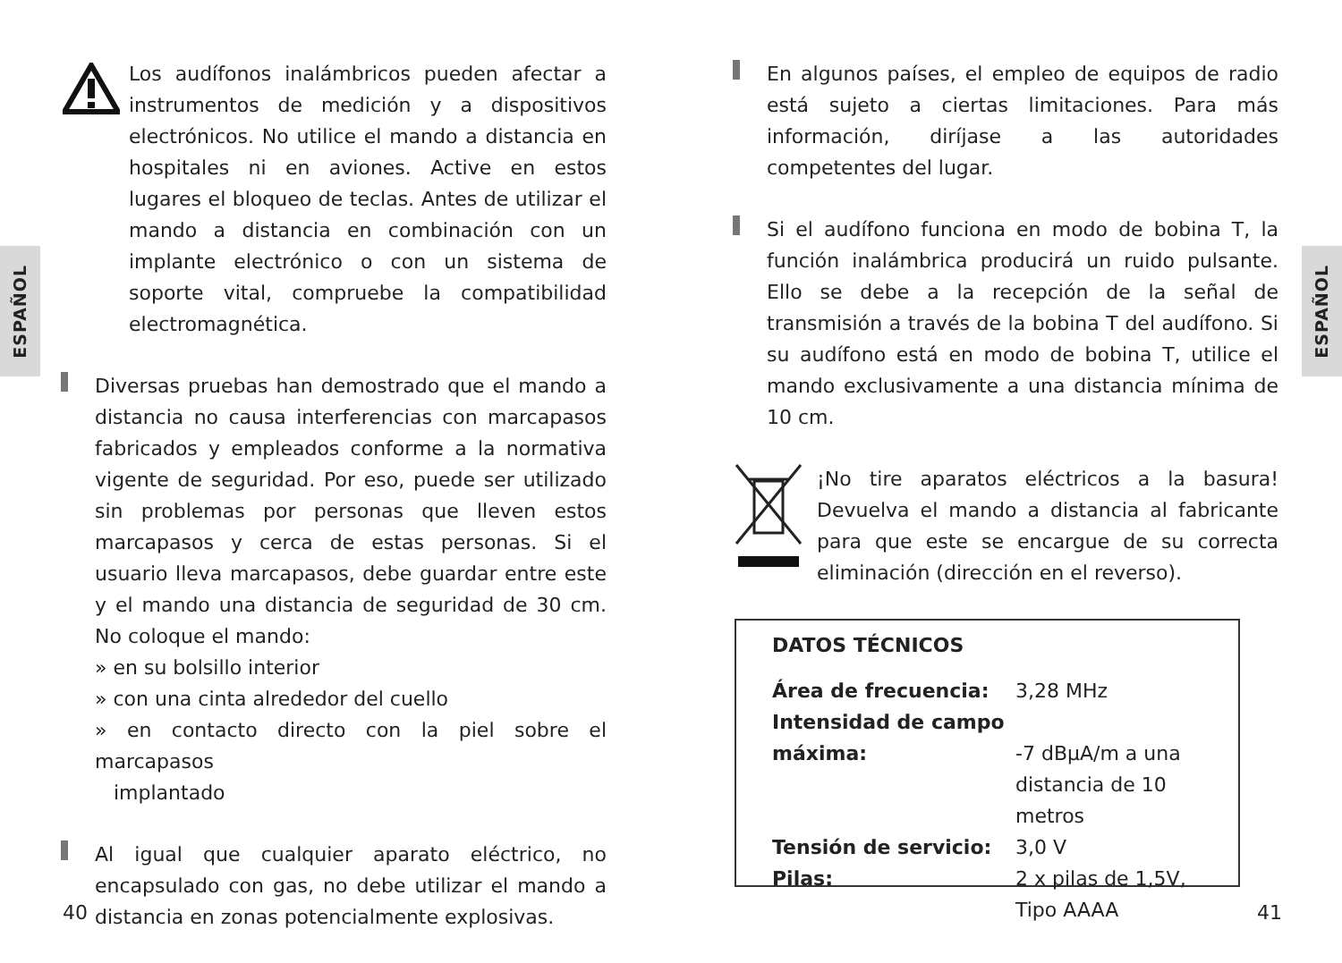ESPAÑOL
ESPAÑOL
Los audífonos inalámbricos pueden afectar a instrumentos de medición y a dispositivos electrónicos. No utilice el mando a distancia en hospitales ni en aviones. Active en estos lugares el bloqueo de teclas. Antes de utilizar el mando a distancia en combinación con un implante electrónico o con un sistema de soporte vital, compruebe la compatibilidad electromagnética.
Diversas pruebas han demostrado que el mando a distancia no causa interferencias con marcapasos fabricados y empleados conforme a la normativa vigente de seguridad. Por eso, puede ser utilizado sin problemas por personas que lleven estos marcapasos y cerca de estas personas. Si el usuario lleva marcapasos, debe guardar entre este y el mando una distancia de seguridad de 30 cm. No coloque el mando:
» en su bolsillo interior
» con una cinta alrededor del cuello
» en contacto directo con la piel sobre el marcapasos
implantado
Al igual que cualquier aparato eléctrico, no encapsulado con gas, no debe utilizar el mando a distancia en zonas potencialmente explosivas.
En algunos países, el empleo de equipos de radio está sujeto a ciertas limitaciones. Para más información, diríjase a las autoridades competentes del lugar.
Si el audífono funciona en modo de bobina T, la función inalámbrica producirá un ruido pulsante. Ello se debe a la recepción de la señal de transmisión a través de la bobina T del audífono. Si su audífono está en modo de bobina T, utilice el mando exclusivamente a una distancia mínima de 10 cm.
¡No tire aparatos eléctricos a la basura! Devuelva el mando a distancia al fabricante para que este se encargue de su correcta eliminación (dirección en el reverso).
DATOS TÉCNICOS
| Área de frecuencia: | 3,28 MHz |
| Intensidad de campo máxima: | -7 dBµA/m a una distancia de 10 metros |
| Tensión de servicio: | 3,0 V |
| Pilas: | 2 x pilas de 1,5V, Tipo AAAA |
40 41